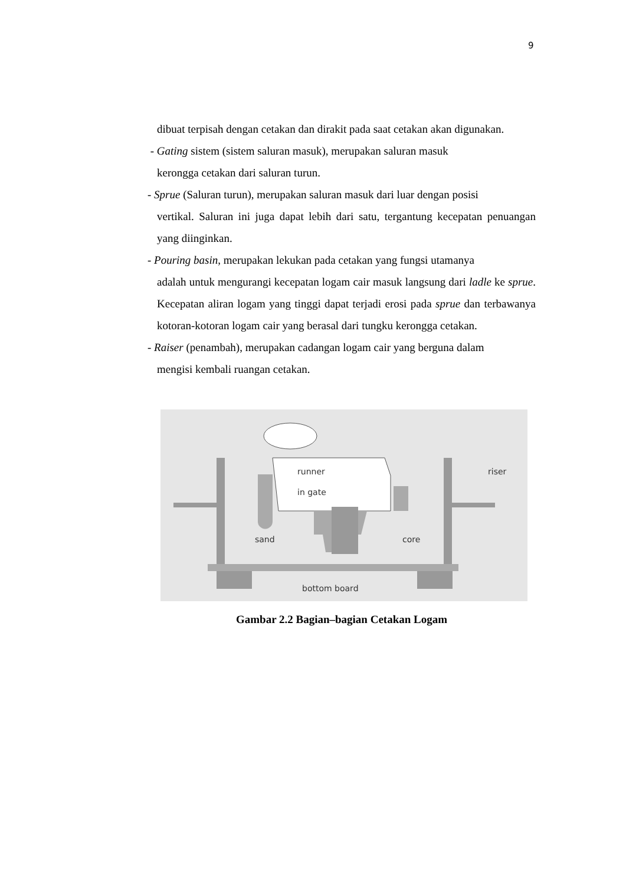9
dibuat terpisah dengan cetakan dan dirakit pada saat cetakan akan digunakan.
- Gating sistem (sistem saluran masuk), merupakan saluran masuk
kerongga cetakan dari saluran turun.
- Sprue (Saluran turun), merupakan saluran masuk dari luar dengan posisi
vertikal. Saluran ini juga dapat lebih dari satu, tergantung kecepatan penuangan yang diinginkan.
- Pouring basin, merupakan lekukan pada cetakan yang fungsi utamanya
adalah untuk mengurangi kecepatan logam cair masuk langsung dari ladle ke sprue. Kecepatan aliran logam yang tinggi dapat terjadi erosi pada sprue dan terbawanya kotoran-kotoran logam cair yang berasal dari tungku kerongga cetakan.
- Raiser (penambah), merupakan cadangan logam cair yang berguna dalam
mengisi kembali ruangan cetakan.
runner
in gate
sand
core
riser
bottom board
Gambar 2.2 Bagian–bagian Cetakan Logam